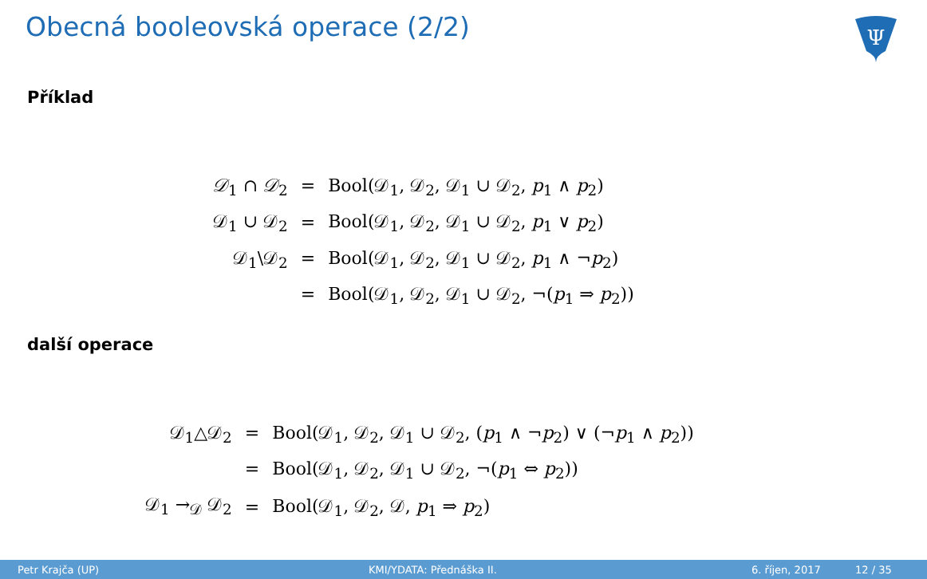Obecná booleovská operace (2/2)
Ψ
Příklad
| 𝒟<sub>1</sub> ∩ 𝒟<sub>2</sub> | = | Bool(𝒟<sub>1</sub>, 𝒟<sub>2</sub>, 𝒟<sub>1</sub> ∪ 𝒟<sub>2</sub>, p<sub>1</sub> ∧ p<sub>2</sub>) |
| 𝒟<sub>1</sub> ∪ 𝒟<sub>2</sub> | = | Bool(𝒟<sub>1</sub>, 𝒟<sub>2</sub>, 𝒟<sub>1</sub> ∪ 𝒟<sub>2</sub>, p<sub>1</sub> ∨ p<sub>2</sub>) |
| 𝒟<sub>1</sub>\𝒟<sub>2</sub> | = | Bool(𝒟<sub>1</sub>, 𝒟<sub>2</sub>, 𝒟<sub>1</sub> ∪ 𝒟<sub>2</sub>, p<sub>1</sub> ∧ ¬ p<sub>2</sub>) |
| | = | Bool(𝒟<sub>1</sub>, 𝒟<sub>2</sub>, 𝒟<sub>1</sub> ∪ 𝒟<sub>2</sub>, ¬( p<sub>1</sub> ⇒ p<sub>2</sub>)) |
další operace
| 𝒟<sub>1</sub>△𝒟<sub>2</sub> | = | Bool(𝒟<sub>1</sub>, 𝒟<sub>2</sub>, 𝒟<sub>1</sub> ∪ 𝒟<sub>2</sub>, ( p<sub>1</sub> ∧ ¬ p<sub>2</sub>) ∨ (¬ p<sub>1</sub> ∧ p<sub>2</sub>)) |
| | = | Bool(𝒟<sub>1</sub>, 𝒟<sub>2</sub>, 𝒟<sub>1</sub> ∪ 𝒟<sub>2</sub>, ¬( p<sub>1</sub> ⇔ p<sub>2</sub>)) |
| 𝒟<sub>1</sub> →<sub>𝒟</sub> 𝒟<sub>2</sub> | = | Bool(𝒟<sub>1</sub>, 𝒟<sub>2</sub>, 𝒟, p<sub>1</sub> ⇒ p<sub>2</sub>) |
Petr Krajča (UP) KMI/YDATA: Přednáška II. 6. říjen, 2017 12 / 35